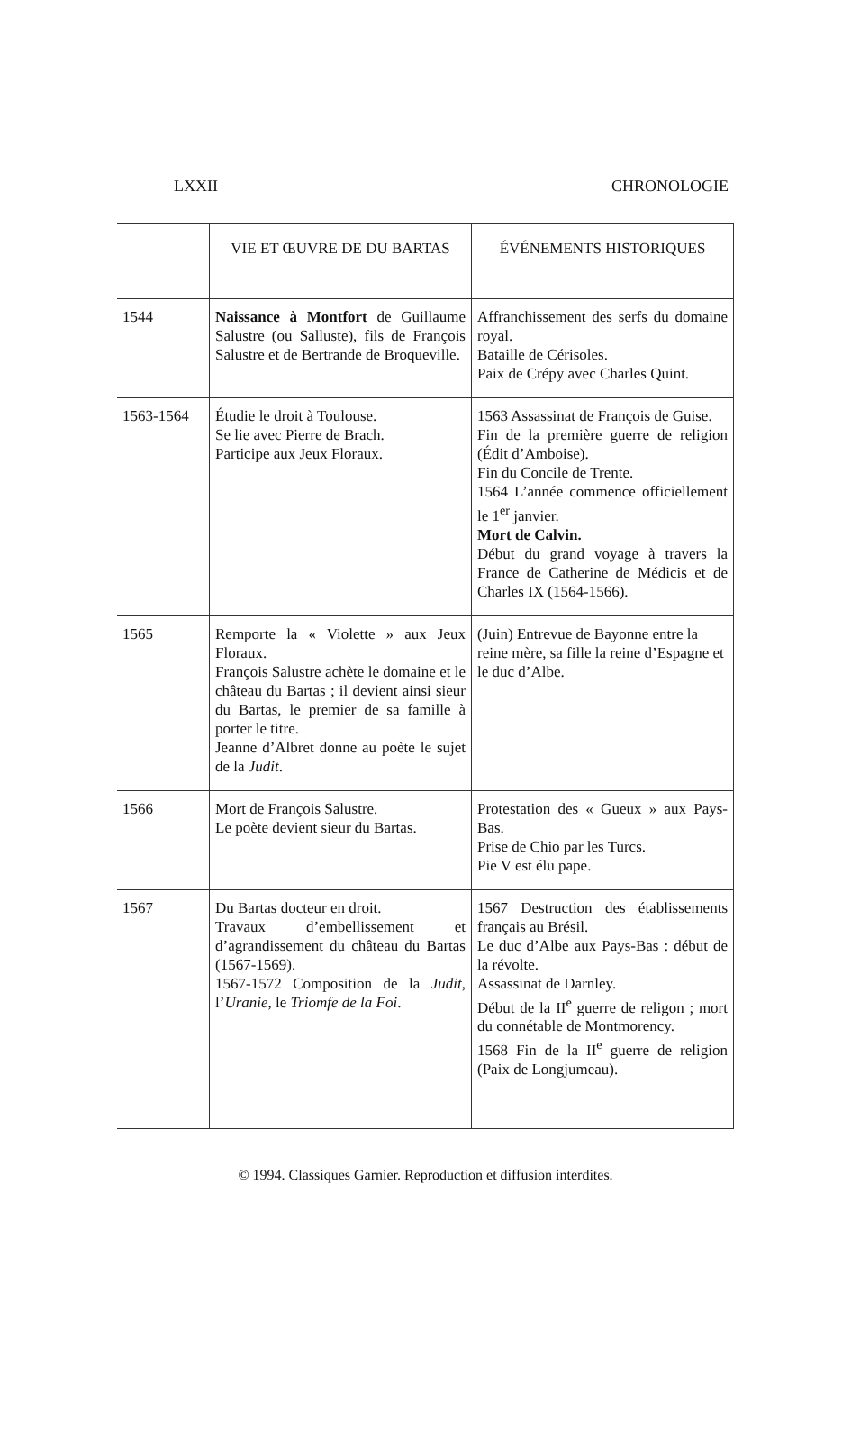LXXII CHRONOLOGIE
| | VIE ET ŒUVRE DE DU BARTAS | ÉVÉNEMENTS HISTORIQUES |
| --- | --- | --- |
| 1544 | Naissance à Montfort de Guillaume Salustre (ou Salluste), fils de François Salustre et de Bertrande de Broqueville. | Affranchissement des serfs du domaine royal. Bataille de Cérisoles. Paix de Crépy avec Charles Quint. |
| 1563-1564 | Étudie le droit à Toulouse. Se lie avec Pierre de Brach. Participe aux Jeux Floraux. | 1563 Assassinat de François de Guise. Fin de la première guerre de religion (Édit d’Amboise). Fin du Concile de Trente. 1564 L’année commence officiellement le 1<sup>er</sup> janvier. Mort de Calvin. Début du grand voyage à travers la France de Catherine de Médicis et de Charles IX (1564-1566). |
| 1565 | Remporte la « Violette » aux Jeux Floraux. François Salustre achète le domaine et le château du Bartas ; il devient ainsi sieur du Bartas, le premier de sa famille à porter le titre. Jeanne d’Albret donne au poète le sujet de la Judit . | (Juin) Entrevue de Bayonne entre la reine mère, sa fille la reine d’Espagne et le duc d’Albe. |
| 1566 | Mort de François Salustre. Le poète devient sieur du Bartas. | Protestation des « Gueux » aux Pays-Bas. Prise de Chio par les Turcs. Pie V est élu pape. |
| 1567 | Du Bartas docteur en droit. Travaux d’embellissement et d’agrandissement du château du Bartas (1567-1569). 1567-1572 Composition de la Judit , l’ Uranie , le Triomfe de la Foi . | 1567 Destruction des établissements français au Brésil. Le duc d’Albe aux Pays-Bas : début de la révolte. Assassinat de Darnley. Début de la II<sup>e</sup> guerre de religon ; mort du connétable de Montmorency. 1568 Fin de la II<sup>e</sup> guerre de religion (Paix de Longjumeau). |
© 1994. Classiques Garnier. Reproduction et diffusion interdites.